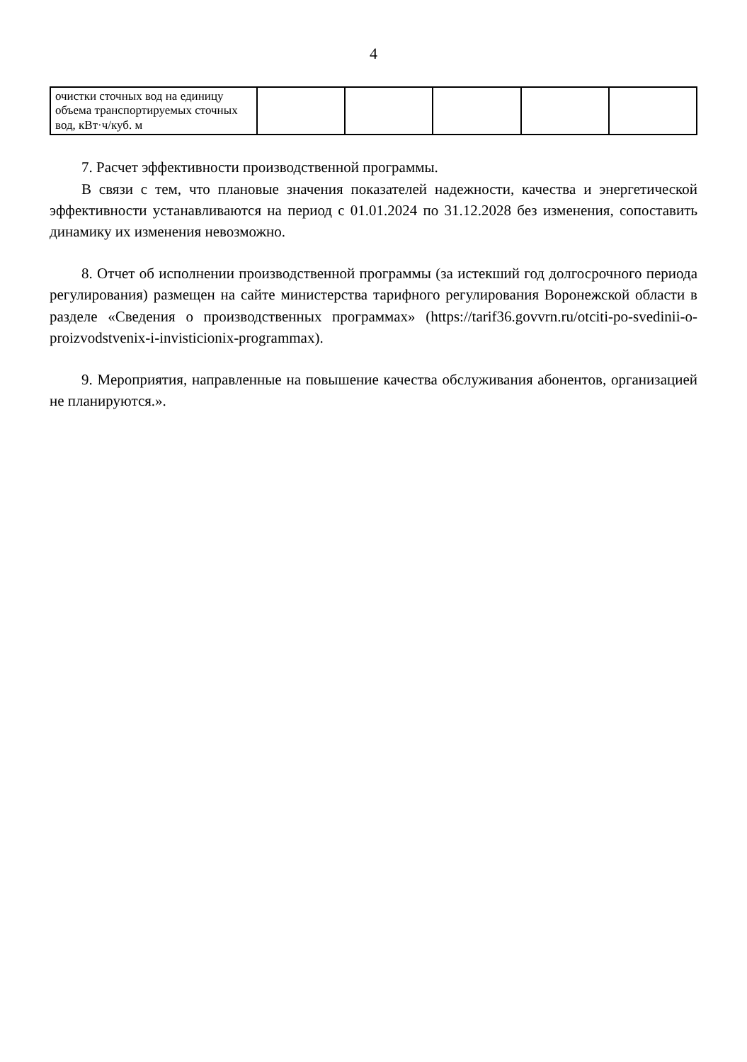4
| очистки сточных вод на единицу объема транспортируемых сточных вод, кВт·ч/куб. м | | | | | |
7. Расчет эффективности производственной программы.
В связи с тем, что плановые значения показателей надежности, качества и энергетической эффективности устанавливаются на период с 01.01.2024 по 31.12.2028 без изменения, сопоставить динамику их изменения невозможно.
8. Отчет об исполнении производственной программы (за истекший год долгосрочного периода регулирования) размещен на сайте министерства тарифного регулирования Воронежской области в разделе «Сведения о производственных программах» (https://tarif36.govvrn.ru/otciti-po-svedinii-o-proizvodstvenix-i-invisticionix-programmax).
9. Мероприятия, направленные на повышение качества обслуживания абонентов, организацией не планируются.».